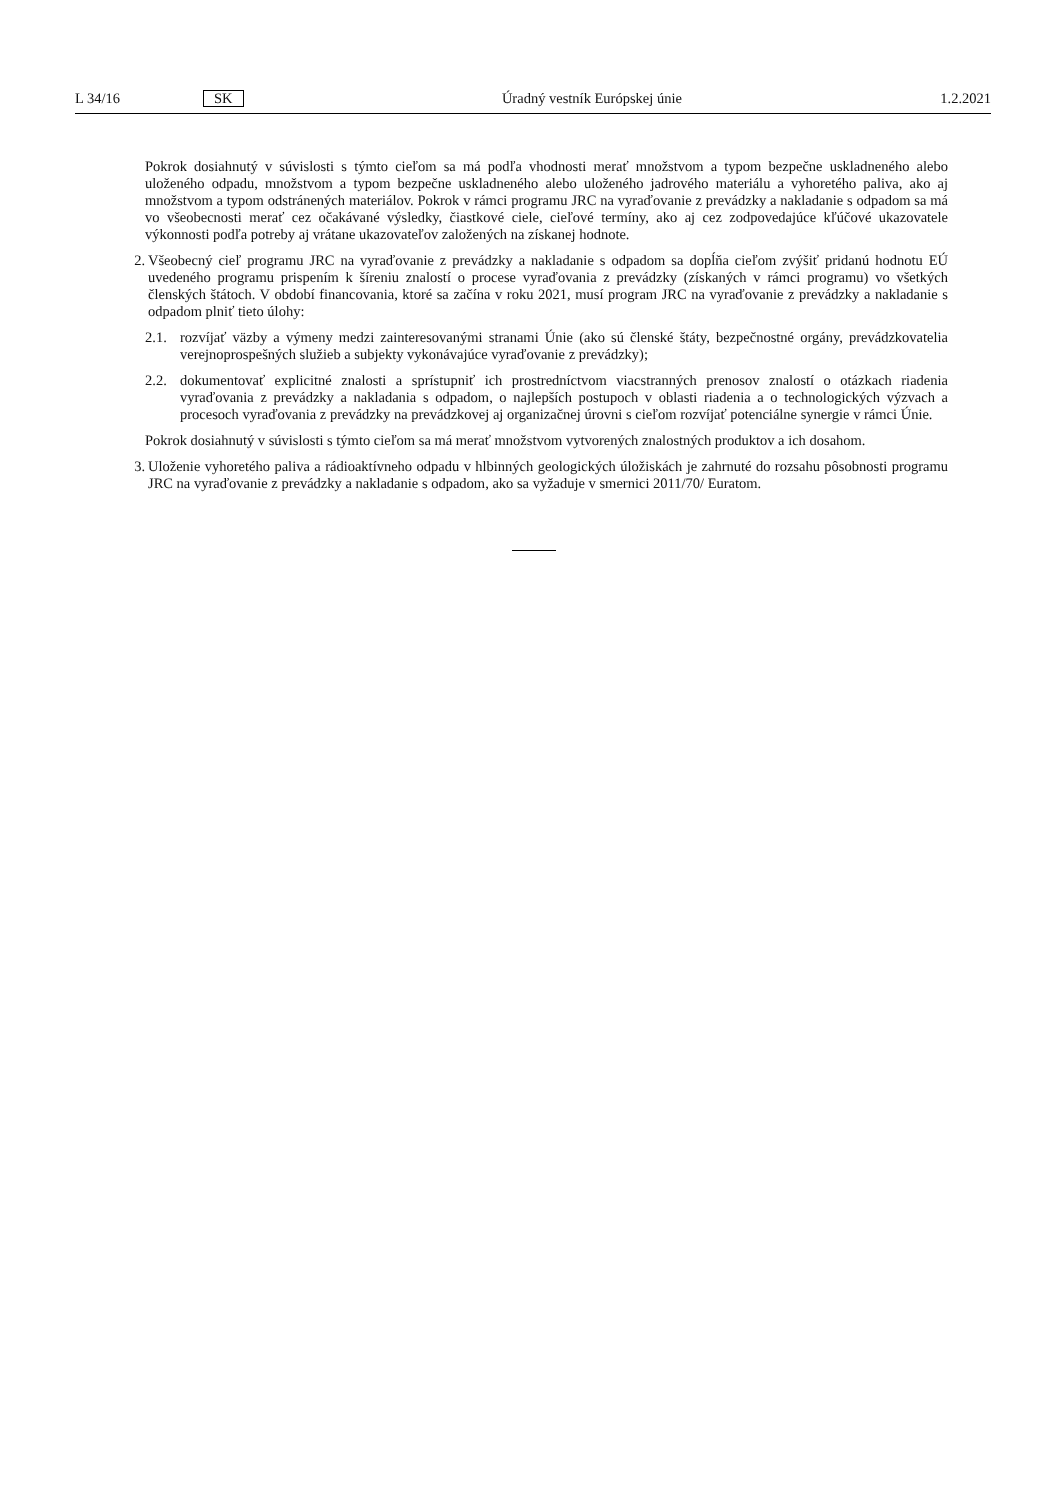L 34/16 SK Úradný vestník Európskej únie 1.2.2021
Pokrok dosiahnutý v súvislosti s týmto cieľom sa má podľa vhodnosti merať množstvom a typom bezpečne uskladneného alebo uloženého odpadu, množstvom a typom bezpečne uskladneného alebo uloženého jadrového materiálu a vyhoretého paliva, ako aj množstvom a typom odstránených materiálov. Pokrok v rámci programu JRC na vyraďovanie z prevádzky a nakladanie s odpadom sa má vo všeobecnosti merať cez očakávané výsledky, čiastkové ciele, cieľové termíny, ako aj cez zodpovedajúce kľúčové ukazovatele výkonnosti podľa potreby aj vrátane ukazovateľov založených na získanej hodnote.
2. Všeobecný cieľ programu JRC na vyraďovanie z prevádzky a nakladanie s odpadom sa dopĺňa cieľom zvýšiť pridanú hodnotu EÚ uvedeného programu prispením k šíreniu znalostí o procese vyraďovania z prevádzky (získaných v rámci programu) vo všetkých členských štátoch. V období financovania, ktoré sa začína v roku 2021, musí program JRC na vyraďovanie z prevádzky a nakladanie s odpadom plniť tieto úlohy:
2.1. rozvíjať väzby a výmeny medzi zainteresovanými stranami Únie (ako sú členské štáty, bezpečnostné orgány, prevádzkovatelia verejnoprospešných služieb a subjekty vykonávajúce vyraďovanie z prevádzky);
2.2. dokumentovať explicitné znalosti a sprístupniť ich prostredníctvom viacstranných prenosov znalostí o otázkach riadenia vyraďovania z prevádzky a nakladania s odpadom, o najlepších postupoch v oblasti riadenia a o technologických výzvach a procesoch vyraďovania z prevádzky na prevádzkovej aj organizačnej úrovni s cieľom rozvíjať potenciálne synergie v rámci Únie.
Pokrok dosiahnutý v súvislosti s týmto cieľom sa má merať množstvom vytvorených znalostných produktov a ich dosahom.
3. Uloženie vyhoretého paliva a rádioaktívneho odpadu v hlbinných geologických úložiskách je zahrnuté do rozsahu pôsobnosti programu JRC na vyraďovanie z prevádzky a nakladanie s odpadom, ako sa vyžaduje v smernici 2011/70/ Euratom.